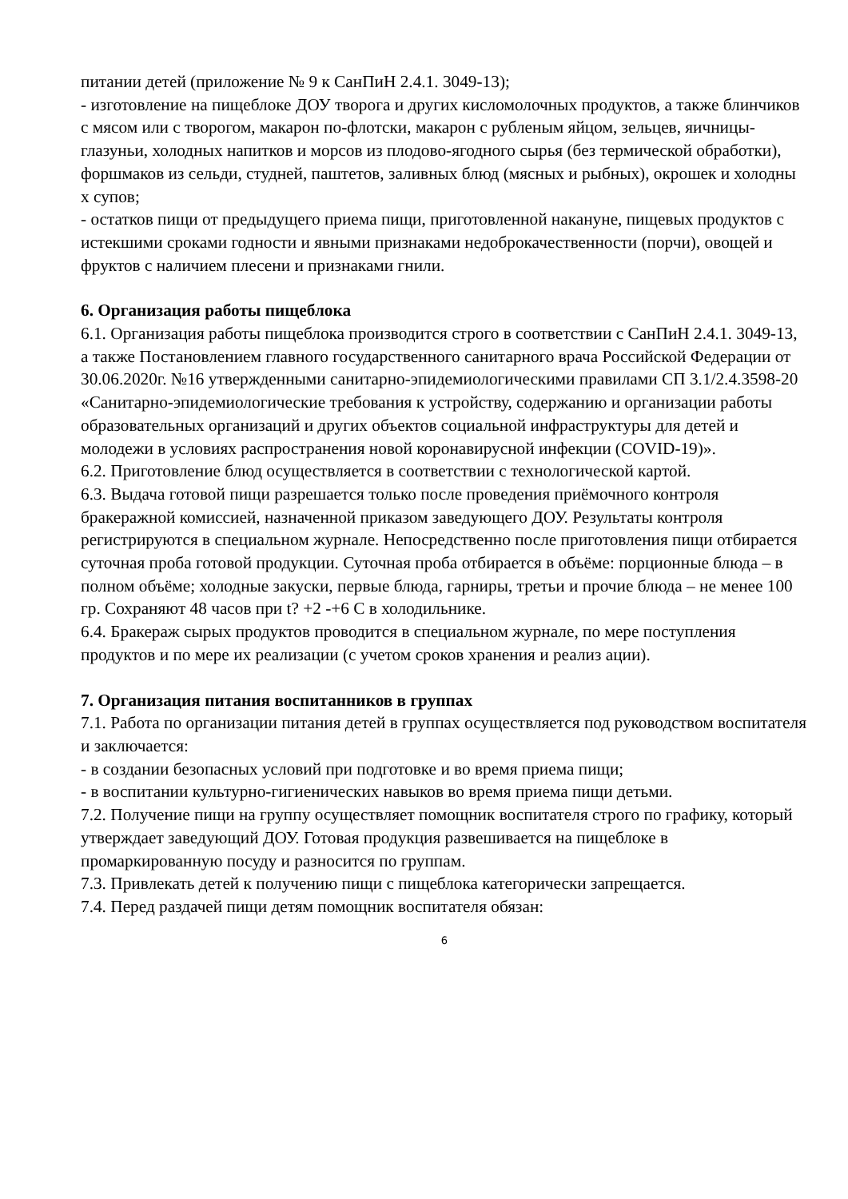питании детей (приложение № 9 к СанПиН 2.4.1. 3049-13);
- изготовление на пищеблоке ДОУ творога и других кисломолочных продуктов, а также блинчиков с мясом или с творогом, макарон по-флотски, макарон с рубленым яйцом, зельцев, яичницы-глазуньи, холодных напитков и морсов из плодово-ягодного сырья (без термической обработки), форшмаков из сельди, студней, паштетов, заливных блюд (мясных и рыбных), окрошек и холодны х супов;
- остатков пищи от предыдущего приема пищи, приготовленной накануне, пищевых продуктов с истекшими сроками годности и явными признаками недоброкачественности (порчи), овощей и фруктов с наличием плесени и признаками гнили.
6. Организация работы пищеблока
6.1. Организация работы пищеблока производится строго в соответствии с СанПиН 2.4.1. 3049-13, а также Постановлением главного государственного санитарного врача Российской Федерации от 30.06.2020г. №16 утвержденными санитарно-эпидемиологическими правилами СП 3.1/2.4.3598-20 «Санитарно-эпидемиологические требования к устройству, содержанию и организации работы образовательных организаций и других объектов социальной инфраструктуры для детей и молодежи в условиях распространения новой коронавирусной инфекции (COVID-19)».
6.2. Приготовление блюд осуществляется в соответствии с технологической картой.
6.3. Выдача готовой пищи разрешается только после проведения приёмочного контроля бракеражной комиссией, назначенной приказом заведующего ДОУ. Результаты контроля регистрируются в специальном журнале. Непосредственно после приготовления пищи отбирается суточная проба готовой продукции. Суточная проба отбирается в объёме: порционные блюда – в полном объёме; холодные закуски, первые блюда, гарниры, третьи и прочие блюда – не менее 100 гр. Сохраняют 48 часов при t? +2 -+6 С в холодильнике.
6.4. Бракераж сырых продуктов проводится в специальном журнале, по мере поступления продуктов и по мере их реализации (с учетом сроков хранения и реализ ации).
7. Организация питания воспитанников в группах
7.1. Работа по организации питания детей в группах осуществляется под руководством воспитателя и заключается:
- в создании безопасных условий при подготовке и во время приема пищи;
- в воспитании культурно-гигиенических навыков во время приема пищи детьми.
7.2. Получение пищи на группу осуществляет помощник воспитателя строго по графику, который утверждает заведующий ДОУ. Готовая продукция развешивается на пищеблоке в промаркированную посуду и разносится по группам.
7.3. Привлекать детей к получению пищи с пищеблока категорически запрещается.
7.4. Перед раздачей пищи детям помощник воспитателя обязан:
6